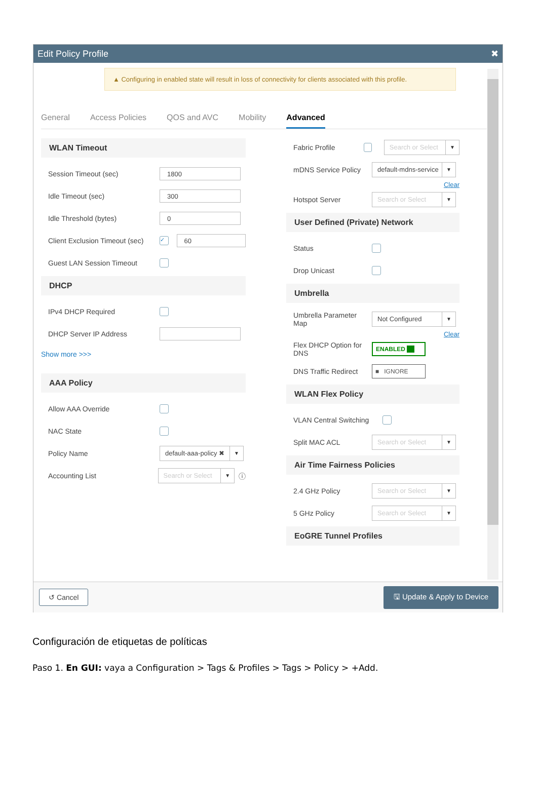Edit Policy Profile ✖
▲ Configuring in enabled state will result in loss of connectivity for clients associated with this profile.
General Access Policies QOS and AVC Mobility Advanced
WLAN Timeout
Session Timeout (sec) 1800
Idle Timeout (sec) 300
Idle Threshold (bytes) 0
Client Exclusion Timeout (sec) ✓ 60
Guest LAN Session Timeout
DHCP
IPv4 DHCP Required
DHCP Server IP Address
Show more >>>
AAA Policy
Allow AAA Override
NAC State
Policy Name default-aaa-policy ✖ ▼
Accounting List Search or Select ▼ ⓘ
Fabric Profile Search or Select ▼
mDNS Service Policy default-mdns-service ▼
Clear
Hotspot Server Search or Select ▼
User Defined (Private) Network
Status
Drop Unicast
Umbrella
Umbrella Parameter Map Not Configured ▼
Clear
Flex DHCP Option for DNS ENABLED ■■
DNS Traffic Redirect ■ IGNORE
WLAN Flex Policy
VLAN Central Switching
Split MAC ACL Search or Select ▼
Air Time Fairness Policies
2.4 GHz Policy Search or Select ▼
5 GHz Policy Search or Select ▼
EoGRE Tunnel Profiles
↺ Cancel 🖫 Update & Apply to Device
Configuración de etiquetas de políticas
Paso 1. En GUI: vaya a Configuration > Tags & Profiles > Tags > Policy > +Add.